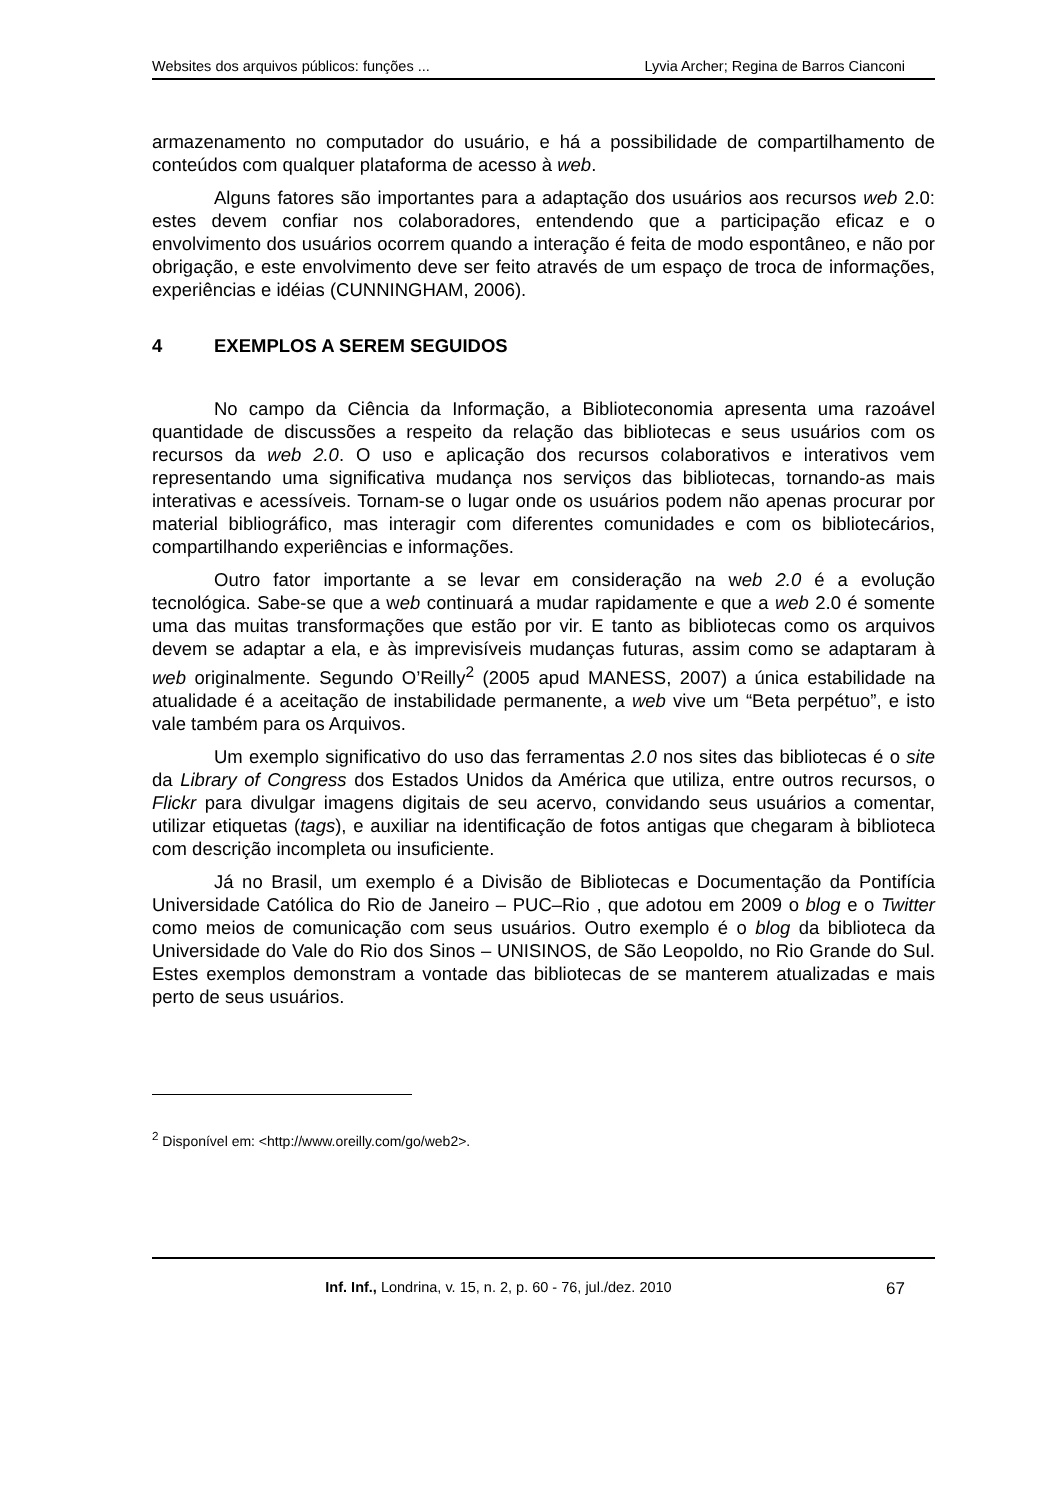Websites dos arquivos públicos: funções ... Lyvia Archer; Regina de Barros Cianconi
armazenamento no computador do usuário, e há a possibilidade de compartilhamento de conteúdos com qualquer plataforma de acesso à web.
Alguns fatores são importantes para a adaptação dos usuários aos recursos web 2.0: estes devem confiar nos colaboradores, entendendo que a participação eficaz e o envolvimento dos usuários ocorrem quando a interação é feita de modo espontâneo, e não por obrigação, e este envolvimento deve ser feito através de um espaço de troca de informações, experiências e idéias (CUNNINGHAM, 2006).
4 EXEMPLOS A SEREM SEGUIDOS
No campo da Ciência da Informação, a Biblioteconomia apresenta uma razoável quantidade de discussões a respeito da relação das bibliotecas e seus usuários com os recursos da web 2.0. O uso e aplicação dos recursos colaborativos e interativos vem representando uma significativa mudança nos serviços das bibliotecas, tornando-as mais interativas e acessíveis. Tornam-se o lugar onde os usuários podem não apenas procurar por material bibliográfico, mas interagir com diferentes comunidades e com os bibliotecários, compartilhando experiências e informações.
Outro fator importante a se levar em consideração na web 2.0 é a evolução tecnológica. Sabe-se que a web continuará a mudar rapidamente e que a web 2.0 é somente uma das muitas transformações que estão por vir. E tanto as bibliotecas como os arquivos devem se adaptar a ela, e às imprevisíveis mudanças futuras, assim como se adaptaram à web originalmente. Segundo O’Reilly<sup>2</sup> (2005 apud MANESS, 2007) a única estabilidade na atualidade é a aceitação de instabilidade permanente, a web vive um “Beta perpétuo”, e isto vale também para os Arquivos.
Um exemplo significativo do uso das ferramentas 2.0 nos sites das bibliotecas é o site da Library of Congress dos Estados Unidos da América que utiliza, entre outros recursos, o Flickr para divulgar imagens digitais de seu acervo, convidando seus usuários a comentar, utilizar etiquetas (tags), e auxiliar na identificação de fotos antigas que chegaram à biblioteca com descrição incompleta ou insuficiente.
Já no Brasil, um exemplo é a Divisão de Bibliotecas e Documentação da Pontifícia Universidade Católica do Rio de Janeiro – PUC–Rio , que adotou em 2009 o blog e o Twitter como meios de comunicação com seus usuários. Outro exemplo é o blog da biblioteca da Universidade do Vale do Rio dos Sinos – UNISINOS, de São Leopoldo, no Rio Grande do Sul. Estes exemplos demonstram a vontade das bibliotecas de se manterem atualizadas e mais perto de seus usuários.
<sup>2</sup> Disponível em: <http://www.oreilly.com/go/web2>.
Inf. Inf., Londrina, v. 15, n. 2, p. 60 - 76, jul./dez. 2010 67